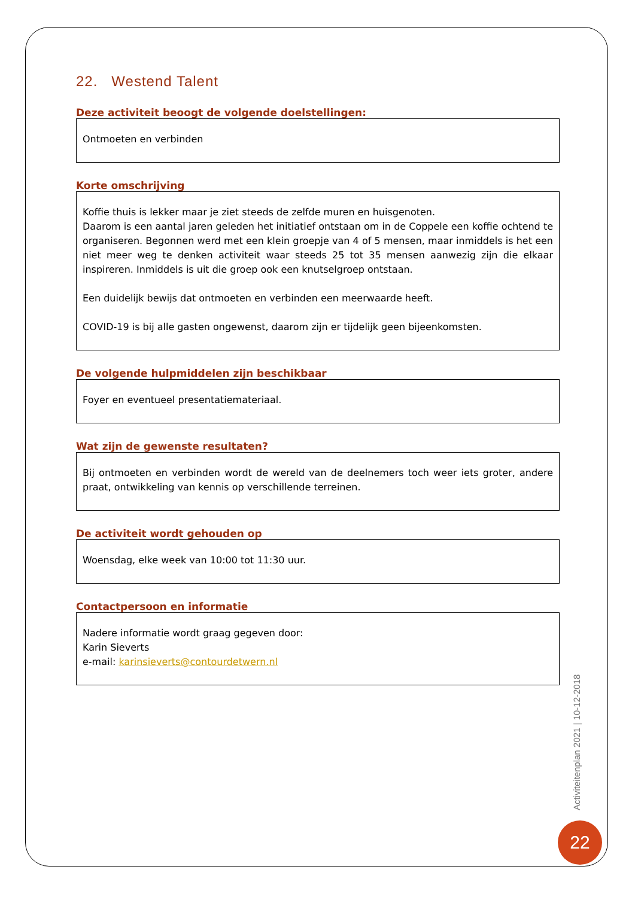22. Westend Talent
Deze activiteit beoogt de volgende doelstellingen:
Ontmoeten en verbinden
Korte omschrijving
Koffie thuis is lekker maar je ziet steeds de zelfde muren en huisgenoten.
Daarom is een aantal jaren geleden het initiatief ontstaan om in de Coppele een koffie ochtend te organiseren. Begonnen werd met een klein groepje van 4 of 5 mensen, maar inmiddels is het een niet meer weg te denken activiteit waar steeds 25 tot 35 mensen aanwezig zijn die elkaar inspireren. Inmiddels is uit die groep ook een knutselgroep ontstaan.
Een duidelijk bewijs dat ontmoeten en verbinden een meerwaarde heeft.
COVID-19 is bij alle gasten ongewenst, daarom zijn er tijdelijk geen bijeenkomsten.
De volgende hulpmiddelen zijn beschikbaar
Foyer en eventueel presentatiemateriaal.
Wat zijn de gewenste resultaten?
Bij ontmoeten en verbinden wordt de wereld van de deelnemers toch weer iets groter, andere praat, ontwikkeling van kennis op verschillende terreinen.
De activiteit wordt gehouden op
Woensdag, elke week van 10:00 tot 11:30 uur.
Contactpersoon en informatie
Nadere informatie wordt graag gegeven door:
Karin Sieverts
e-mail: karinsieverts@contourdetwern.nl
Activiteitenplan 2021 | 10-12-2018
22